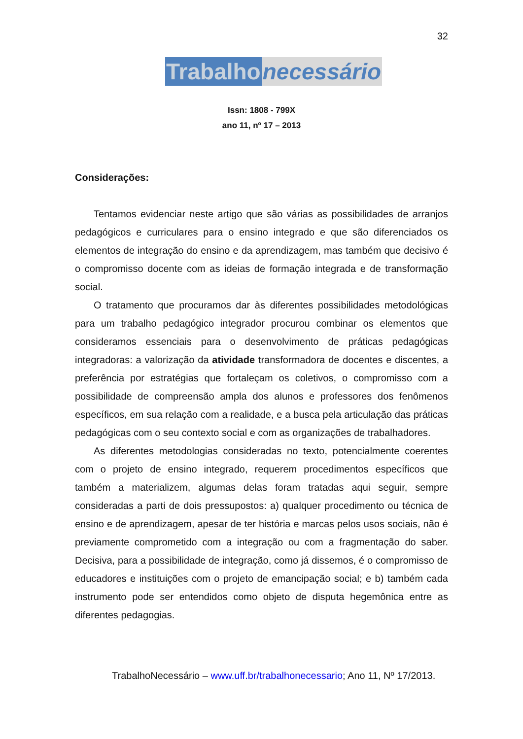32
Trabalho necessário
Issn: 1808 - 799X
ano 11, nº 17 – 2013
Considerações:
Tentamos evidenciar neste artigo que são várias as possibilidades de arranjos pedagógicos e curriculares para o ensino integrado e que são diferenciados os elementos de integração do ensino e da aprendizagem, mas também que decisivo é o compromisso docente com as ideias de formação integrada e de transformação social.
O tratamento que procuramos dar às diferentes possibilidades metodológicas para um trabalho pedagógico integrador procurou combinar os elementos que consideramos essenciais para o desenvolvimento de práticas pedagógicas integradoras: a valorização da atividade transformadora de docentes e discentes, a preferência por estratégias que fortaleçam os coletivos, o compromisso com a possibilidade de compreensão ampla dos alunos e professores dos fenômenos específicos, em sua relação com a realidade, e a busca pela articulação das práticas pedagógicas com o seu contexto social e com as organizações de trabalhadores.
As diferentes metodologias consideradas no texto, potencialmente coerentes com o projeto de ensino integrado, requerem procedimentos específicos que também a materializem, algumas delas foram tratadas aqui seguir, sempre consideradas a parti de dois pressupostos: a) qualquer procedimento ou técnica de ensino e de aprendizagem, apesar de ter história e marcas pelos usos sociais, não é previamente comprometido com a integração ou com a fragmentação do saber. Decisiva, para a possibilidade de integração, como já dissemos, é o compromisso de educadores e instituições com o projeto de emancipação social; e b) também cada instrumento pode ser entendidos como objeto de disputa hegemônica entre as diferentes pedagogias.
TrabalhoNecessário – www.uff.br/trabalhonecessario; Ano 11, Nº 17/2013.